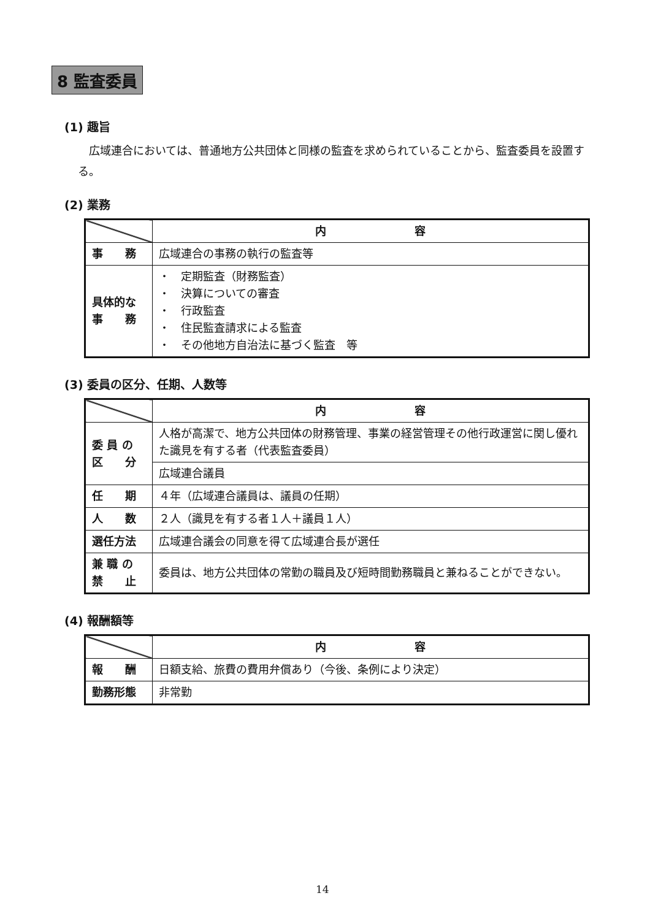8 監査委員
(1) 趣旨
広域連合においては、普通地方公共団体と同様の監査を求められていることから、監査委員を設置する。
(2) 業務
| | 内 容 |
| 事 務 | 広域連合の事務の執行の監査等 |
| 具体的な 事 務 | ・ 定期監査（財務監査） ・ 決算についての審査 ・ 行政監査 ・ 住民監査請求による監査 ・ その他地方自治法に基づく監査 等 |
(3) 委員の区分、任期、人数等
| | 内 容 |
| 委 員 の 区 分 | 人格が高潔で、地方公共団体の財務管理、事業の経営管理その他行政運営に関し優れた識見を有する者（代表監査委員） |
| | 広域連合議員 |
| 任 期 | ４年（広域連合議員は、議員の任期） |
| 人 数 | ２人（識見を有する者１人＋議員１人） |
| 選任方法 | 広域連合議会の同意を得て広域連合長が選任 |
| 兼 職 の 禁 止 | 委員は、地方公共団体の常勤の職員及び短時間勤務職員と兼ねることができない。 |
(4) 報酬額等
| | 内 容 |
| 報 酬 | 日額支給、旅費の費用弁償あり（今後、条例により決定） |
| 勤務形態 | 非常勤 |
14